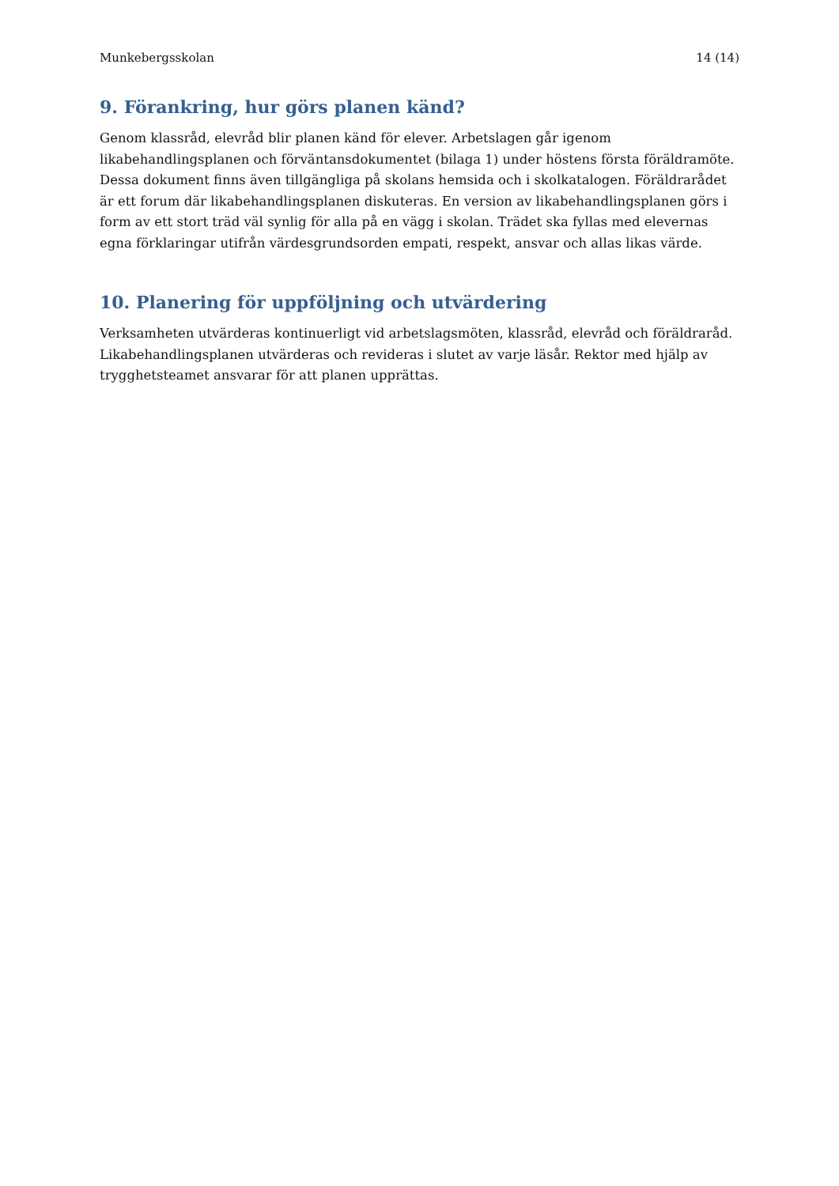Munkebergsskolan 14 (14)
9. Förankring, hur görs planen känd?
Genom klassråd, elevråd blir planen känd för elever. Arbetslagen går igenom likabehandlingsplanen och förväntansdokumentet (bilaga 1) under höstens första föräldramöte. Dessa dokument finns även tillgängliga på skolans hemsida och i skolkatalogen. Föräldrarådet är ett forum där likabehandlingsplanen diskuteras. En version av likabehandlingsplanen görs i form av ett stort träd väl synlig för alla på en vägg i skolan. Trädet ska fyllas med elevernas egna förklaringar utifrån värdesgrundsorden empati, respekt, ansvar och allas likas värde.
10. Planering för uppföljning och utvärdering
Verksamheten utvärderas kontinuerligt vid arbetslagsmöten, klassråd, elevråd och föräldraråd. Likabehandlingsplanen utvärderas och revideras i slutet av varje läsår. Rektor med hjälp av trygghetsteamet ansvarar för att planen upprättas.